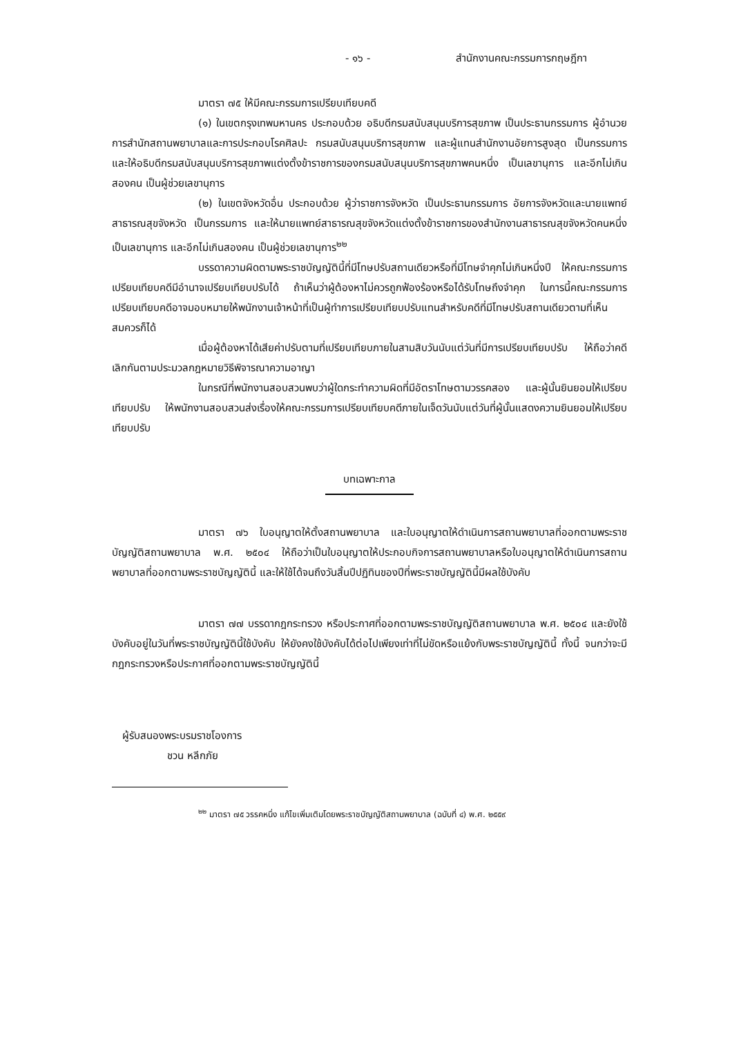- ๑๖ - สำนักงานคณะกรรมการกฤษฎีกา
มาตรา ๗๕ ให้มีคณะกรรมการเปรียบเทียบคดี
(๑) ในเขตกรุงเทพมหานคร ประกอบด้วย อธิบดีกรมสนับสนุนบริการสุขภาพ เป็นประธานกรรมการ ผู้อำนวยการสำนักสถานพยาบาลและการประกอบโรคศิลปะ กรมสนับสนุนบริการสุขภาพ และผู้แทนสำนักงานอัยการสูงสุด เป็นกรรมการ และให้อธิบดีกรมสนับสนุนบริการสุขภาพแต่งตั้งข้าราชการของกรมสนับสนุนบริการสุขภาพคนหนึ่ง เป็นเลขานุการ และอีกไม่เกินสองคน เป็นผู้ช่วยเลขานุการ
(๒) ในเขตจังหวัดอื่น ประกอบด้วย ผู้ว่าราชการจังหวัด เป็นประธานกรรมการ อัยการจังหวัดและนายแพทย์สาธารณสุขจังหวัด เป็นกรรมการ และให้นายแพทย์สาธารณสุขจังหวัดแต่งตั้งข้าราชการของสำนักงานสาธารณสุขจังหวัดคนหนึ่ง เป็นเลขานุการ และอีกไม่เกินสองคน เป็นผู้ช่วยเลขานุการ<sup>๒๒</sup>
บรรดาความผิดตามพระราชบัญญัตินี้ที่มีโทษปรับสถานเดียวหรือที่มีโทษจำคุกไม่เกินหนึ่งปี ให้คณะกรรมการเปรียบเทียบคดีมีอำนาจเปรียบเทียบปรับได้ ถ้าเห็นว่าผู้ต้องหาไม่ควรถูกฟ้องร้องหรือได้รับโทษถึงจำคุก ในการนี้คณะกรรมการเปรียบเทียบคดีอาจมอบหมายให้พนักงานเจ้าหน้าที่เป็นผู้ทำการเปรียบเทียบปรับแทนสำหรับคดีที่มีโทษปรับสถานเดียวตามที่เห็นสมควรก็ได้
เมื่อผู้ต้องหาได้เสียค่าปรับตามที่เปรียบเทียบภายในสามสิบวันนับแต่วันที่มีการเปรียบเทียบปรับ ให้ถือว่าคดีเลิกกันตามประมวลกฎหมายวิธีพิจารณาความอาญา
ในกรณีที่พนักงานสอบสวนพบว่าผู้ใดกระทำความผิดที่มีอัตราโทษตามวรรคสอง และผู้นั้นยินยอมให้เปรียบเทียบปรับ ให้พนักงานสอบสวนส่งเรื่องให้คณะกรรมการเปรียบเทียบคดีภายในเจ็ดวันนับแต่วันที่ผู้นั้นแสดงความยินยอมให้เปรียบเทียบปรับ
บทเฉพาะกาล
มาตรา ๗๖ ใบอนุญาตให้ตั้งสถานพยาบาล และใบอนุญาตให้ดำเนินการสถานพยาบาลที่ออกตามพระราชบัญญัติสถานพยาบาล พ.ศ. ๒๕๐๔ ให้ถือว่าเป็นใบอนุญาตให้ประกอบกิจการสถานพยาบาลหรือใบอนุญาตให้ดำเนินการสถานพยาบาลที่ออกตามพระราชบัญญัตินี้ และให้ใช้ได้จนถึงวันสิ้นปีปฏิทินของปีที่พระราชบัญญัตินี้มีผลใช้บังคับ
มาตรา ๗๗ บรรดากฎกระทรวง หรือประกาศที่ออกตามพระราชบัญญัติสถานพยาบาล พ.ศ. ๒๕๐๔ และยังใช้บังคับอยู่ในวันที่พระราชบัญญัตินี้ใช้บังคับ ให้ยังคงใช้บังคับได้ต่อไปเพียงเท่าที่ไม่ขัดหรือแย้งกับพระราชบัญญัตินี้ ทั้งนี้ จนกว่าจะมีกฎกระทรวงหรือประกาศที่ออกตามพระราชบัญญัตินี้
ผู้รับสนองพระบรมราชโองการ
ชวน หลีกภัย
<sup>๒๒</sup> มาตรา ๗๕ วรรคหนึ่ง แก้ไขเพิ่มเติมโดยพระราชบัญญัติสถานพยาบาล (ฉบับที่ ๔) พ.ศ. ๒๕๕๙